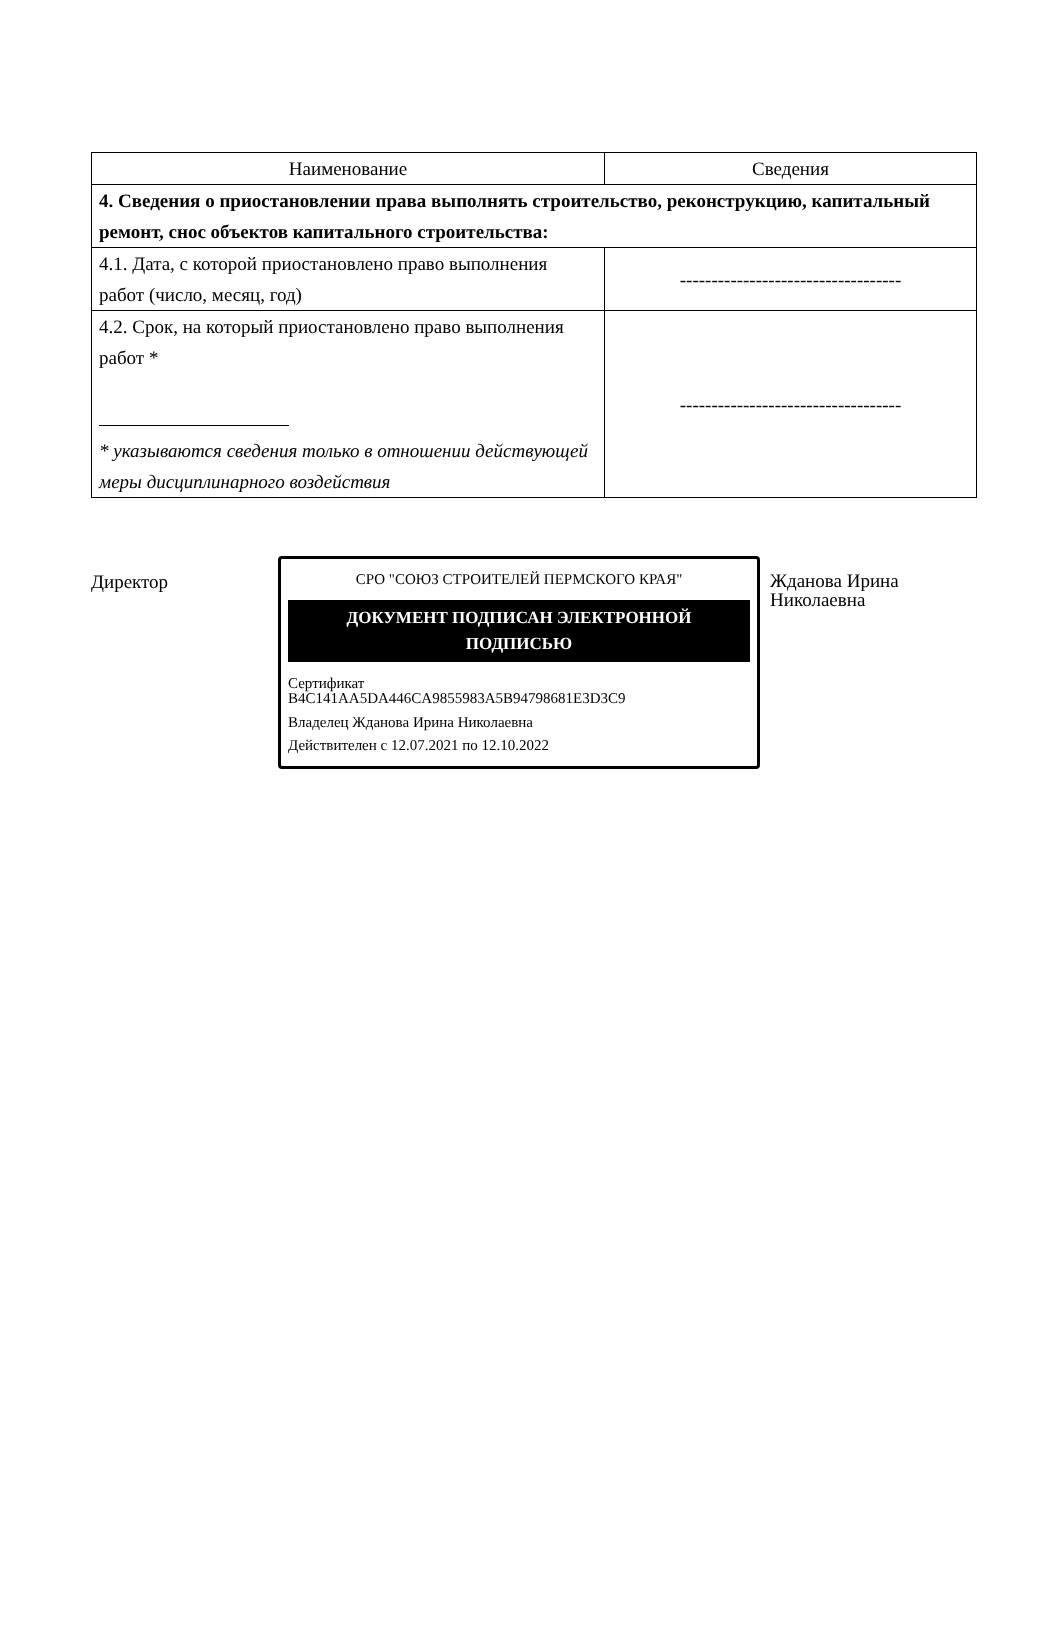| Наименование | Сведения |
| --- | --- |
| 4. Сведения о приостановлении права выполнять строительство, реконструкцию, капитальный ремонт, снос объектов капитального строительства: | |
| 4.1. Дата, с которой приостановлено право выполнения работ (число, месяц, год) | ----------------------------------- |
| 4.2. Срок, на который приостановлено право выполнения работ * * указываются сведения только в отношении действующей меры дисциплинарного воздействия | ----------------------------------- |
Директор
СРО "СОЮЗ СТРОИТЕЛЕЙ ПЕРМСКОГО КРАЯ"
ДОКУМЕНТ ПОДПИСАН ЭЛЕКТРОННОЙ ПОДПИСЬЮ
Сертификат
B4C141AA5DA446CA9855983A5B94798681E3D3C9
Владелец Жданова Ирина Николаевна
Действителен с 12.07.2021 по 12.10.2022
Жданова Ирина
Николаевна